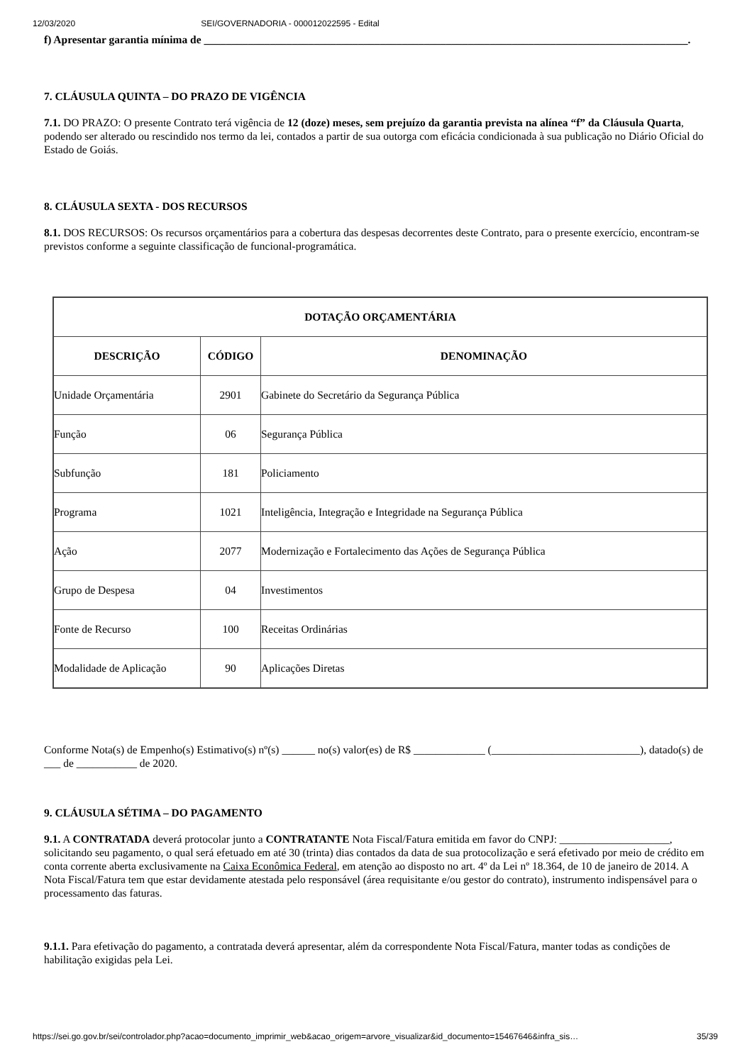12/03/2020 SEI/GOVERNADORIA - 000012022595 - Edital
f) Apresentar garantia mínima de ________________________________________________________________________________________.
7. CLÁUSULA QUINTA – DO PRAZO DE VIGÊNCIA
7.1. DO PRAZO: O presente Contrato terá vigência de 12 (doze) meses, sem prejuízo da garantia prevista na alínea “f” da Cláusula Quarta, podendo ser alterado ou rescindido nos termo da lei, contados a partir de sua outorga com eficácia condicionada à sua publicação no Diário Oficial do Estado de Goiás.
8. CLÁUSULA SEXTA - DOS RECURSOS
8.1. DOS RECURSOS: Os recursos orçamentários para a cobertura das despesas decorrentes deste Contrato, para o presente exercício, encontram-se previstos conforme a seguinte classificação de funcional-programática.
| DOTAÇÃO ORÇAMENTÁRIA | | |
| --- | --- | --- |
| DESCRIÇÃO | CÓDIGO | DENOMINAÇÃO |
| Unidade Orçamentária | 2901 | Gabinete do Secretário da Segurança Pública |
| Função | 06 | Segurança Pública |
| Subfunção | 181 | Policiamento |
| Programa | 1021 | Inteligência, Integração e Integridade na Segurança Pública |
| Ação | 2077 | Modernização e Fortalecimento das Ações de Segurança Pública |
| Grupo de Despesa | 04 | Investimentos |
| Fonte de Recurso | 100 | Receitas Ordinárias |
| Modalidade de Aplicação | 90 | Aplicações Diretas |
Conforme Nota(s) de Empenho(s) Estimativo(s) nº(s) ______ no(s) valor(es) de R$ _____________ (___________________________), datado(s) de ___ de ___________ de 2020.
9. CLÁUSULA SÉTIMA – DO PAGAMENTO
9.1. A CONTRATADA deverá protocolar junto a CONTRATANTE Nota Fiscal/Fatura emitida em favor do CNPJ: ____________________, solicitando seu pagamento, o qual será efetuado em até 30 (trinta) dias contados da data de sua protocolização e será efetivado por meio de crédito em conta corrente aberta exclusivamente na Caixa Econômica Federal, em atenção ao disposto no art. 4º da Lei nº 18.364, de 10 de janeiro de 2014. A Nota Fiscal/Fatura tem que estar devidamente atestada pelo responsável (área requisitante e/ou gestor do contrato), instrumento indispensável para o processamento das faturas.
9.1.1. Para efetivação do pagamento, a contratada deverá apresentar, além da correspondente Nota Fiscal/Fatura, manter todas as condições de habilitação exigidas pela Lei.
https://sei.go.gov.br/sei/controlador.php?acao=documento_imprimir_web&acao_origem=arvore_visualizar&id_documento=15467646&infra_sis… 35/39